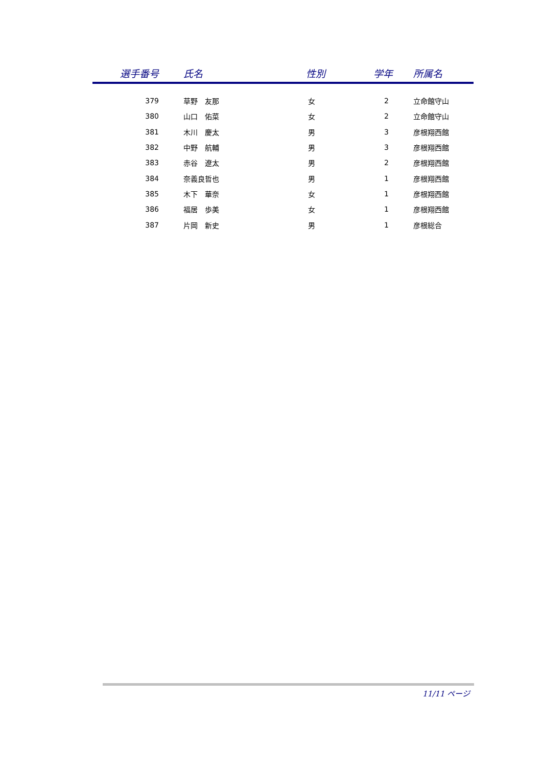| 選手番号 | 氏名 | 性別 | 学年 | 所属名 |
| --- | --- | --- | --- | --- |
| 379 | 草野 友那 | 女 | 2 | 立命館守山 |
| 380 | 山口 佑菜 | 女 | 2 | 立命館守山 |
| 381 | 木川 慶太 | 男 | 3 | 彦根翔西館 |
| 382 | 中野 航輔 | 男 | 3 | 彦根翔西館 |
| 383 | 赤谷 遼太 | 男 | 2 | 彦根翔西館 |
| 384 | 奈義良哲也 | 男 | 1 | 彦根翔西館 |
| 385 | 木下 華奈 | 女 | 1 | 彦根翔西館 |
| 386 | 福居 歩美 | 女 | 1 | 彦根翔西館 |
| 387 | 片岡 新史 | 男 | 1 | 彦根総合 |
11/11 ページ